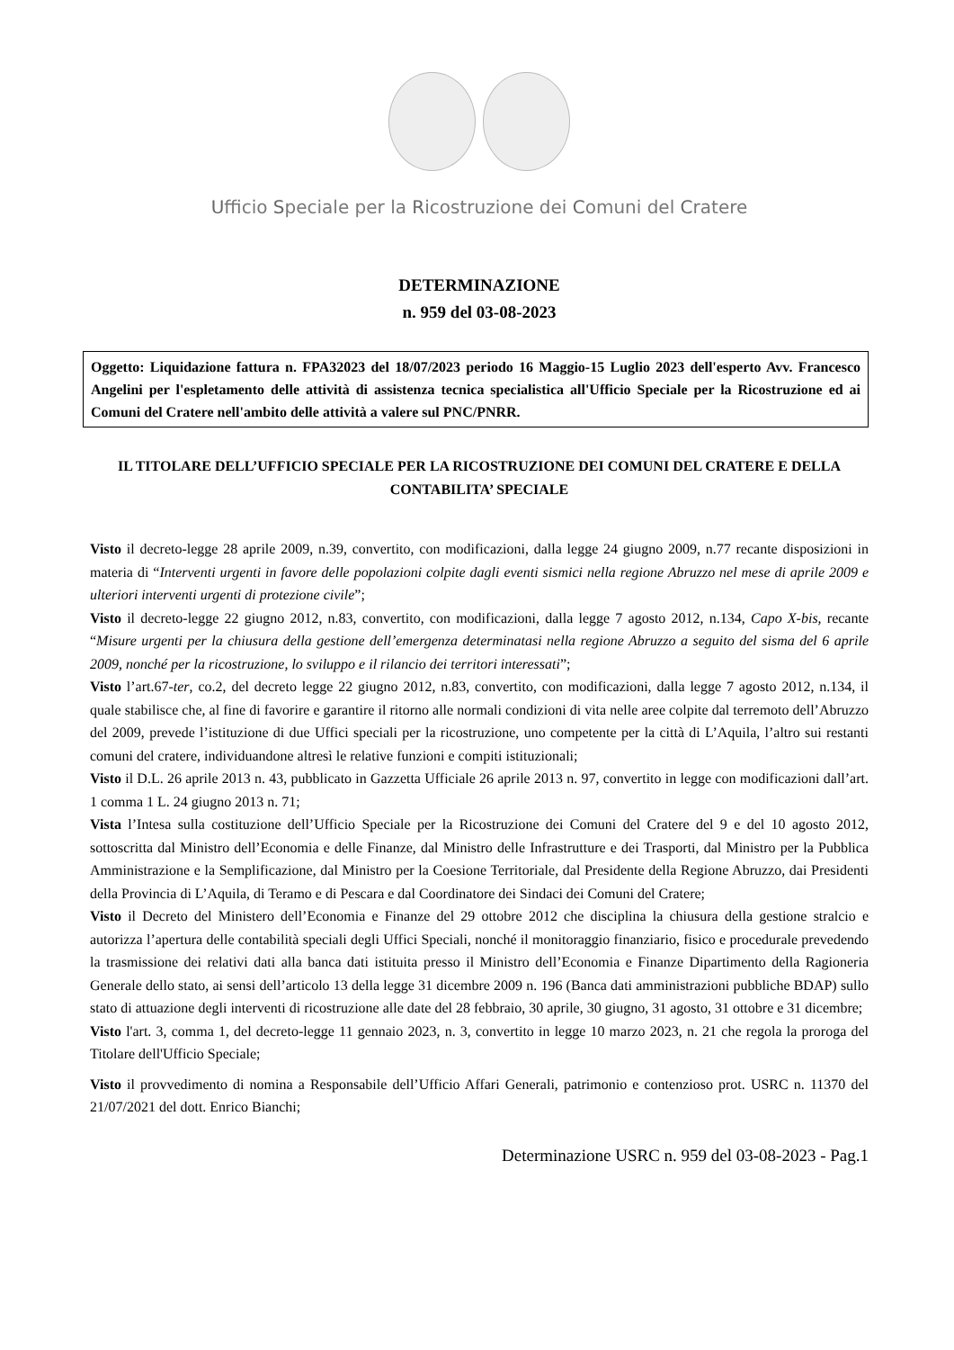Ufficio Speciale per la Ricostruzione dei Comuni del Cratere
DETERMINAZIONE
n. 959 del 03-08-2023
Oggetto: Liquidazione fattura n. FPA32023 del 18/07/2023 periodo 16 Maggio-15 Luglio 2023 dell'esperto Avv. Francesco Angelini per l'espletamento delle attività di assistenza tecnica specialistica all'Ufficio Speciale per la Ricostruzione ed ai Comuni del Cratere nell'ambito delle attività a valere sul PNC/PNRR.
IL TITOLARE DELL’UFFICIO SPECIALE PER LA RICOSTRUZIONE DEI COMUNI DEL CRATERE E DELLA CONTABILITA’ SPECIALE
Visto il decreto-legge 28 aprile 2009, n.39, convertito, con modificazioni, dalla legge 24 giugno 2009, n.77 recante disposizioni in materia di “Interventi urgenti in favore delle popolazioni colpite dagli eventi sismici nella regione Abruzzo nel mese di aprile 2009 e ulteriori interventi urgenti di protezione civile”;
Visto il decreto-legge 22 giugno 2012, n.83, convertito, con modificazioni, dalla legge 7 agosto 2012, n.134, Capo X-bis, recante “Misure urgenti per la chiusura della gestione dell’emergenza determinatasi nella regione Abruzzo a seguito del sisma del 6 aprile 2009, nonché per la ricostruzione, lo sviluppo e il rilancio dei territori interessati”;
Visto l’art.67-ter, co.2, del decreto legge 22 giugno 2012, n.83, convertito, con modificazioni, dalla legge 7 agosto 2012, n.134, il quale stabilisce che, al fine di favorire e garantire il ritorno alle normali condizioni di vita nelle aree colpite dal terremoto dell’Abruzzo del 2009, prevede l’istituzione di due Uffici speciali per la ricostruzione, uno competente per la città di L’Aquila, l’altro sui restanti comuni del cratere, individuandone altresì le relative funzioni e compiti istituzionali;
Visto il D.L. 26 aprile 2013 n. 43, pubblicato in Gazzetta Ufficiale 26 aprile 2013 n. 97, convertito in legge con modificazioni dall’art. 1 comma 1 L. 24 giugno 2013 n. 71;
Vista l’Intesa sulla costituzione dell’Ufficio Speciale per la Ricostruzione dei Comuni del Cratere del 9 e del 10 agosto 2012, sottoscritta dal Ministro dell’Economia e delle Finanze, dal Ministro delle Infrastrutture e dei Trasporti, dal Ministro per la Pubblica Amministrazione e la Semplificazione, dal Ministro per la Coesione Territoriale, dal Presidente della Regione Abruzzo, dai Presidenti della Provincia di L’Aquila, di Teramo e di Pescara e dal Coordinatore dei Sindaci dei Comuni del Cratere;
Visto il Decreto del Ministero dell’Economia e Finanze del 29 ottobre 2012 che disciplina la chiusura della gestione stralcio e autorizza l’apertura delle contabilità speciali degli Uffici Speciali, nonché il monitoraggio finanziario, fisico e procedurale prevedendo la trasmissione dei relativi dati alla banca dati istituita presso il Ministro dell’Economia e Finanze Dipartimento della Ragioneria Generale dello stato, ai sensi dell’articolo 13 della legge 31 dicembre 2009 n. 196 (Banca dati amministrazioni pubbliche BDAP) sullo stato di attuazione degli interventi di ricostruzione alle date del 28 febbraio, 30 aprile, 30 giugno, 31 agosto, 31 ottobre e 31 dicembre;
Visto l'art. 3, comma 1, del decreto-legge 11 gennaio 2023, n. 3, convertito in legge 10 marzo 2023, n. 21 che regola la proroga del Titolare dell'Ufficio Speciale;
Visto il provvedimento di nomina a Responsabile dell’Ufficio Affari Generali, patrimonio e contenzioso prot. USRC n. 11370 del 21/07/2021 del dott. Enrico Bianchi;
Determinazione USRC n. 959 del 03-08-2023 - Pag.1